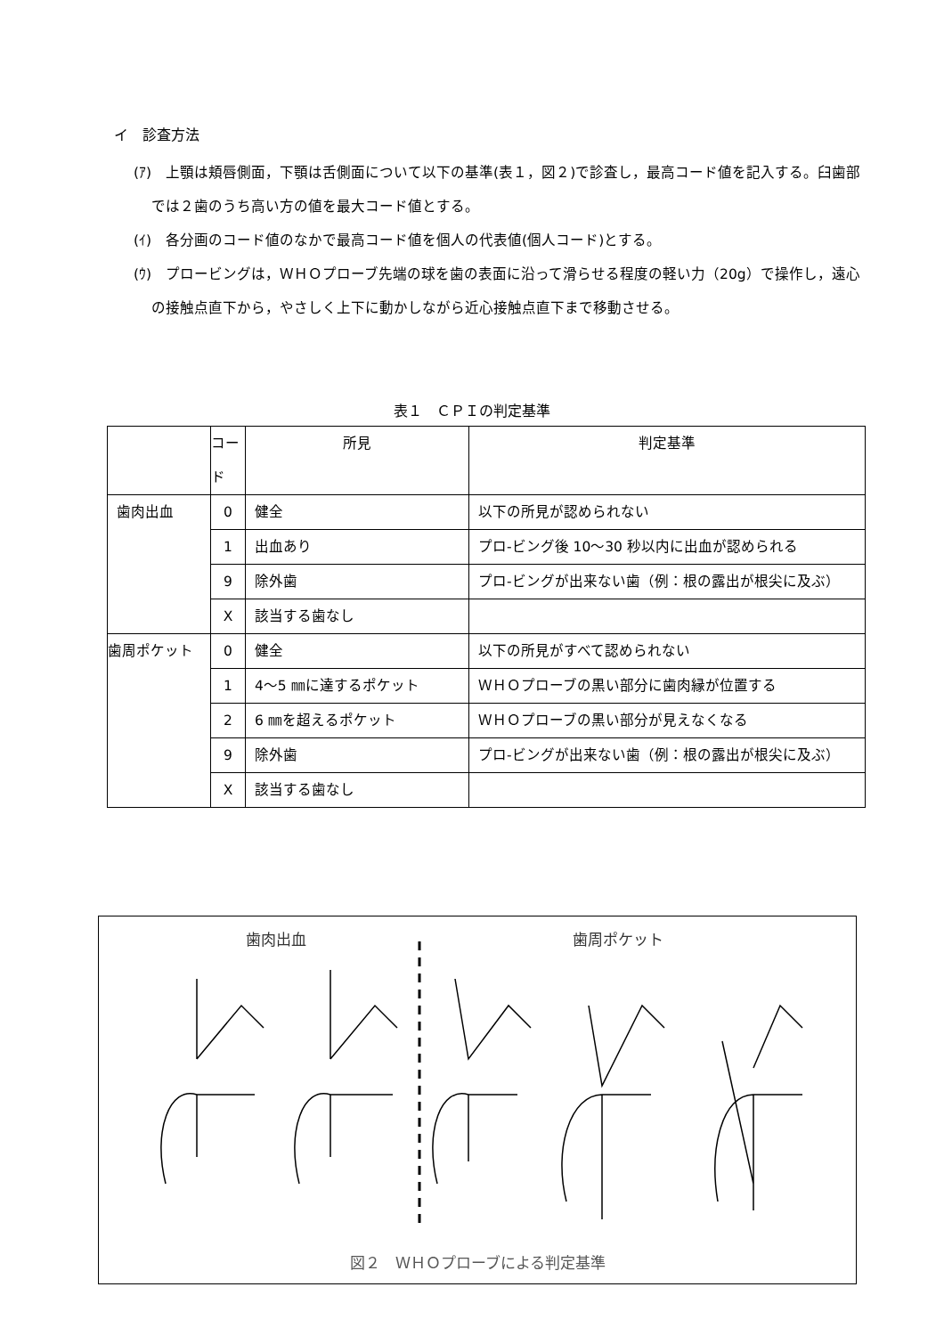イ　診査方法
(ｱ)　上顎は頬唇側面，下顎は舌側面について以下の基準(表１，図２)で診査し，最高コード値を記入する。臼歯部では２歯のうち高い方の値を最大コード値とする。
(ｲ)　各分画のコード値のなかで最高コード値を個人の代表値(個人コード)とする。
(ｳ)　プロービングは，ＷＨＯプローブ先端の球を歯の表面に沿って滑らせる程度の軽い力（20g）で操作し，遠心の接触点直下から，やさしく上下に動かしながら近心接触点直下まで移動させる。
表１　ＣＰＩの判定基準
| | コード | 所見 | 判定基準 |
| --- | --- | --- | --- |
| 歯肉出血 | 0 | 健全 | 以下の所見が認められない |
| | 1 | 出血あり | プロ-ビング後 10～30 秒以内に出血が認められる |
| | 9 | 除外歯 | プロ-ビングが出来ない歯（例：根の露出が根尖に及ぶ） |
| | X | 該当する歯なし | |
| 歯周ポケット | 0 | 健全 | 以下の所見がすべて認められない |
| | 1 | 4～5 ㎜に達するポケット | ＷＨＯプローブの黒い部分に歯肉縁が位置する |
| | 2 | 6 ㎜を超えるポケット | ＷＨＯプローブの黒い部分が見えなくなる |
| | 9 | 除外歯 | プロ-ビングが出来ない歯（例：根の露出が根尖に及ぶ） |
| | X | 該当する歯なし | |
歯肉出血 歯周ポケット
図２　ＷＨＯプローブによる判定基準